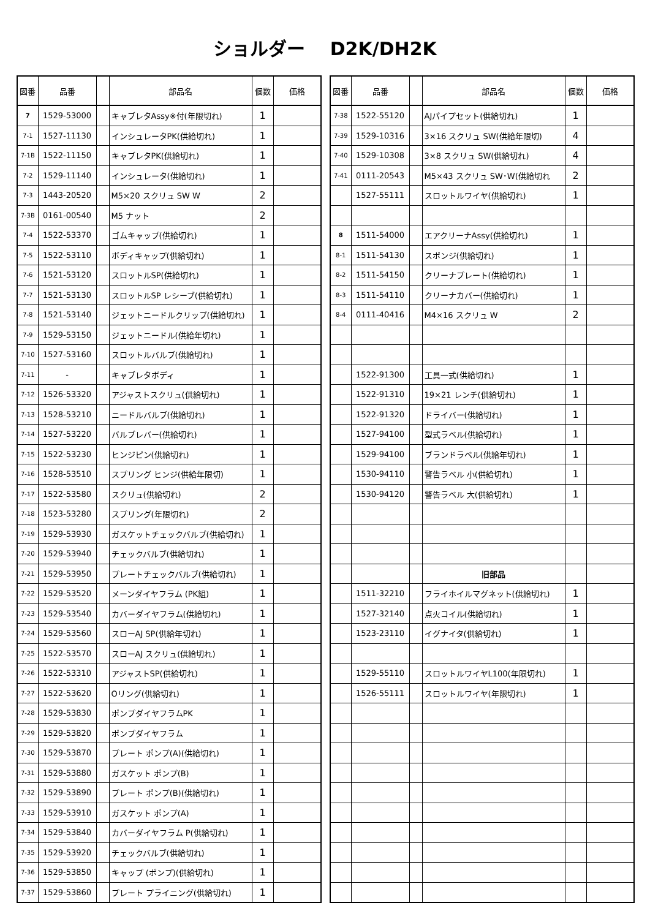ショルダー　 D2K/DH2K
| 図番 | 品番 | | 部品名 | 個数 | 価格 |
| --- | --- | --- | --- | --- | --- |
| 7 | 1529-53000 | | キャブレタAssy※付(年限切れ) | 1 | |
| 7-1 | 1527-11130 | | インシュレータPK(供給切れ) | 1 | |
| 7-1B | 1522-11150 | | キャブレタPK(供給切れ) | 1 | |
| 7-2 | 1529-11140 | | インシュレータ(供給切れ) | 1 | |
| 7-3 | 1443-20520 | | M5×20 スクリュ SW W | 2 | |
| 7-3B | 0161-00540 | | M5 ナット | 2 | |
| 7-4 | 1522-53370 | | ゴムキャップ(供給切れ) | 1 | |
| 7-5 | 1522-53110 | | ボディキャップ(供給切れ) | 1 | |
| 7-6 | 1521-53120 | | スロットルSP(供給切れ) | 1 | |
| 7-7 | 1521-53130 | | スロットルSP レシーブ(供給切れ) | 1 | |
| 7-8 | 1521-53140 | | ジェットニードルクリップ(供給切れ) | 1 | |
| 7-9 | 1529-53150 | | ジェットニードル(供給年切れ) | 1 | |
| 7-10 | 1527-53160 | | スロットルバルブ(供給切れ) | 1 | |
| 7-11 | - | | キャブレタボディ | 1 | |
| 7-12 | 1526-53320 | | アジャストスクリュ(供給切れ) | 1 | |
| 7-13 | 1528-53210 | | ニードルバルブ(供給切れ) | 1 | |
| 7-14 | 1527-53220 | | バルブレバー(供給切れ) | 1 | |
| 7-15 | 1522-53230 | | ヒンジピン(供給切れ) | 1 | |
| 7-16 | 1528-53510 | | スプリング ヒンジ(供給年限切) | 1 | |
| 7-17 | 1522-53580 | | スクリュ(供給切れ) | 2 | |
| 7-18 | 1523-53280 | | スプリング(年限切れ) | 2 | |
| 7-19 | 1529-53930 | | ガスケットチェックバルブ(供給切れ) | 1 | |
| 7-20 | 1529-53940 | | チェックバルブ(供給切れ) | 1 | |
| 7-21 | 1529-53950 | | プレートチェックバルブ(供給切れ) | 1 | |
| 7-22 | 1529-53520 | | メーンダイヤフラム (PK組) | 1 | |
| 7-23 | 1529-53540 | | カバーダイヤフラム(供給切れ) | 1 | |
| 7-24 | 1529-53560 | | スローAJ SP(供給年切れ) | 1 | |
| 7-25 | 1522-53570 | | スローAJ スクリュ(供給切れ) | 1 | |
| 7-26 | 1522-53310 | | アジャストSP(供給切れ) | 1 | |
| 7-27 | 1522-53620 | | Oリング(供給切れ) | 1 | |
| 7-28 | 1529-53830 | | ポンプダイヤフラムPK | 1 | |
| 7-29 | 1529-53820 | | ポンプダイヤフラム | 1 | |
| 7-30 | 1529-53870 | | プレート ポンプ(A)(供給切れ) | 1 | |
| 7-31 | 1529-53880 | | ガスケット ポンプ(B) | 1 | |
| 7-32 | 1529-53890 | | プレート ポンプ(B)(供給切れ) | 1 | |
| 7-33 | 1529-53910 | | ガスケット ポンプ(A) | 1 | |
| 7-34 | 1529-53840 | | カバーダイヤフラム P(供給切れ) | 1 | |
| 7-35 | 1529-53920 | | チェックバルブ(供給切れ) | 1 | |
| 7-36 | 1529-53850 | | キャップ (ポンプ)(供給切れ) | 1 | |
| 7-37 | 1529-53860 | | プレート プライニング(供給切れ) | 1 | |
| 図番 | 品番 | | 部品名 | 個数 | 価格 |
| --- | --- | --- | --- | --- | --- |
| 7-38 | 1522-55120 | | AJパイプセット(供給切れ) | 1 | |
| 7-39 | 1529-10316 | | 3×16 スクリュ SW(供給年限切) | 4 | |
| 7-40 | 1529-10308 | | 3×8 スクリュ SW(供給切れ) | 4 | |
| 7-41 | 0111-20543 | | M5×43 スクリュ SW･W(供給切れ | 2 | |
| | 1527-55111 | | スロットルワイヤ(供給切れ) | 1 | |
| 8 | 1511-54000 | | エアクリーナAssy(供給切れ) | 1 | |
| 8-1 | 1511-54130 | | スポンジ(供給切れ) | 1 | |
| 8-2 | 1511-54150 | | クリーナプレート(供給切れ) | 1 | |
| 8-3 | 1511-54110 | | クリーナカバー(供給切れ) | 1 | |
| 8-4 | 0111-40416 | | M4×16 スクリュ W | 2 | |
| | 1522-91300 | | 工具一式(供給切れ) | 1 | |
| | 1522-91310 | | 19×21 レンチ(供給切れ) | 1 | |
| | 1522-91320 | | ドライバー(供給切れ) | 1 | |
| | 1527-94100 | | 型式ラベル(供給切れ) | 1 | |
| | 1529-94100 | | ブランドラベル(供給年切れ) | 1 | |
| | 1530-94110 | | 警告ラベル 小(供給切れ) | 1 | |
| | 1530-94120 | | 警告ラベル 大(供給切れ) | 1 | |
| | | | 旧部品 | | |
| | 1511-32210 | | フライホイルマグネット(供給切れ) | 1 | |
| | 1527-32140 | | 点火コイル(供給切れ) | 1 | |
| | 1523-23110 | | イグナイタ(供給切れ) | 1 | |
| | 1529-55110 | | スロットルワイヤL100(年限切れ) | 1 | |
| | 1526-55111 | | スロットルワイヤ(年限切れ) | 1 | |